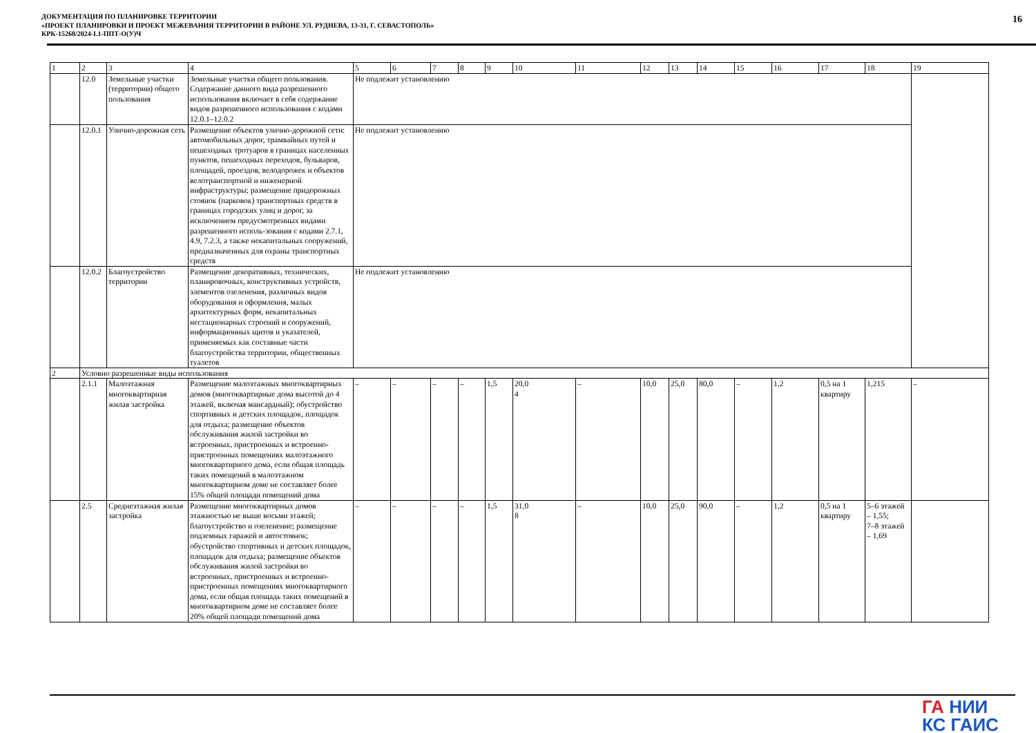ДОКУМЕНТАЦИЯ ПО ПЛАНИРОВКЕ ТЕРРИТОРИИ
«ПРОЕКТ ПЛАНИРОВКИ И ПРОЕКТ МЕЖЕВАНИЯ ТЕРРИТОРИИ В РАЙОНЕ УЛ. РУДНЕВА, 13-31, Г. СЕВАСТОПОЛЬ»
КРК-15268/2024-I.1-ППТ-О(У)Ч
16
| 1 | 2 | 3 | 4 | 5 | 6 | 7 | 8 | 9 | 10 | 11 | 12 | 13 | 14 | 15 | 16 | 17 | 18 | 19 |
| | 12.0 | Земельные участки (территории) общего пользования | Земельные участки общего пользования. Содержание данного вида разрешенного использования включает в себя содержание видов разрешенного использования с кодами 12.0.1–12.0.2 | Не подлежит установлению | | | | | | | | | | | | | | |
| | 12.0.1 | Улично-дорожная сеть | Размещение объектов улично-дорожной сети: автомобильных дорог, трамвайных путей и пешеходных тротуаров в границах населенных пунктов, пешеходных переходов, бульваров, площадей, проездов, велодорожек и объектов велотранспортной и инженерной инфраструктуры; размещение придорожных стоянок (парковок) транспортных средств в границах городских улиц и дорог, за исключением предусмотренных видами разрешенного исполь-зования с кодами 2.7.1, 4.9, 7.2.3, а также некапитальных сооружений, предназначенных для охраны транспортных средств | Не подлежит установлению | | | | | | | | | | | | | | |
| | 12.0.2 | Благоустройство территории | Размещение декоративных, технических, планировочных, конструктивных устройств, элементов озеленения, различных видов оборудования и оформления, малых архитектурных форм, некапитальных нестационарных строений и сооружений, информационных щитов и указателей, применяемых как составные части благоустройства территории, общественных туалетов | Не подлежит установлению | | | | | | | | | | | | | | |
| 2 | Условно разрешенные виды использования | | | | | | | | | | | | | | | | | |
| | 2.1.1 | Малоэтажная многоквартирная жилая застройка | Размещение малоэтажных многоквартирных домов (многоквартирные дома высотой до 4 этажей, включая мансардный); обустройство спортивных и детских площадок, площадок для отдыха; размещение объектов обслуживания жилой застройки во встроенных, пристроенных и встроенно-пристроенных помещениях малоэтажного многоквартирного дома, если общая площадь таких помещений в малоэтажном многоквартирном доме не составляет более 15% общей площади помещений дома | – | – | – | – | 1,5 | 20,0 4 | – | 10,0 | 25,0 | 80,0 | – | 1,2 | 0,5 на 1 квартиру | 1,215 | – |
| | 2.5 | Среднеэтажная жилая застройка | Размещение многоквартирных домов этажностью не выше восьми этажей; благоустройство и озеленение; размещение подземных гаражей и автостоянок; обустройство спортивных и детских площадок, площадок для отдыха; размещение объектов обслуживания жилой застройки во встроенных, пристроенных и встроенно-пристроенных помещениях многоквартирного дома, если общая площадь таких помещений в многоквартирном доме не составляет более 20% общей площади помещений дома | – | – | – | – | 1,5 | 31,0 8 | – | 10,0 | 25,0 | 90,0 | – | 1,2 | 0,5 на 1 квартиру | 5–6 этажей – 1,55; 7–8 этажей – 1,69 | |
ГА НИИ
КС ГАИС